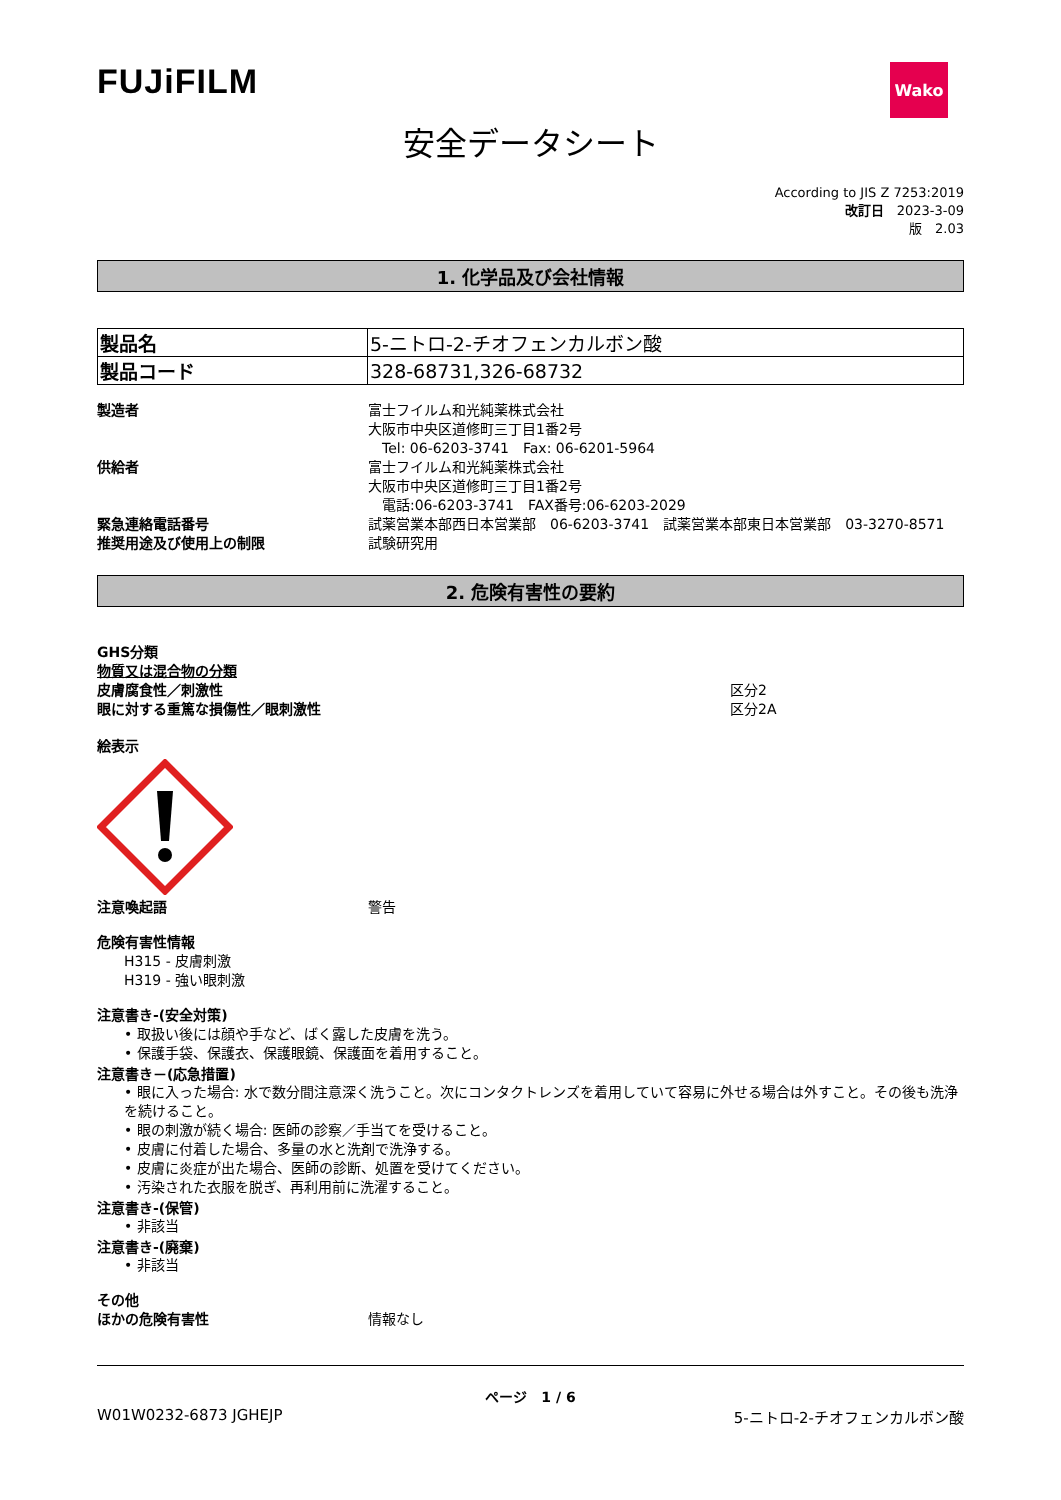FUJiFILM
Wako
安全データシート
According to JIS Z 7253:2019
改訂日　2023-3-09
版　2.03
1. 化学品及び会社情報
| 製品名 | 5-ニトロ-2-チオフェンカルボン酸 |
| 製品コード | 328-68731,326-68732 |
製造者 富士フイルム和光純薬株式会社
大阪市中央区道修町三丁目1番2号
　Tel: 06-6203-3741　Fax: 06-6201-5964
供給者 富士フイルム和光純薬株式会社
大阪市中央区道修町三丁目1番2号
　電話:06-6203-3741　FAX番号:06-6203-2029
緊急連絡電話番号 試薬営業本部西日本営業部　06-6203-3741　試薬営業本部東日本営業部　03-3270-8571
推奨用途及び使用上の制限 試験研究用
2. 危険有害性の要約
GHS分類
物質又は混合物の分類
皮膚腐食性／刺激性 区分2
眼に対する重篤な損傷性／眼刺激性 区分2A
絵表示
注意喚起語 警告
危険有害性情報
H315 - 皮膚刺激
H319 - 強い眼刺激
注意書き-(安全対策)
• 取扱い後には顔や手など、ばく露した皮膚を洗う。
• 保護手袋、保護衣、保護眼鏡、保護面を着用すること。
注意書き－(応急措置)
• 眼に入った場合: 水で数分間注意深く洗うこと。次にコンタクトレンズを着用していて容易に外せる場合は外すこと。その後も洗浄を続けること。
• 眼の刺激が続く場合: 医師の診察／手当てを受けること。
• 皮膚に付着した場合、多量の水と洗剤で洗浄する。
• 皮膚に炎症が出た場合、医師の診断、処置を受けてください。
• 汚染された衣服を脱ぎ、再利用前に洗濯すること。
注意書き-(保管)
• 非該当
注意書き-(廃棄)
• 非該当
その他
ほかの危険有害性 情報なし
ページ　1 / 6
W01W0232-6873 JGHEJP 5-ニトロ-2-チオフェンカルボン酸